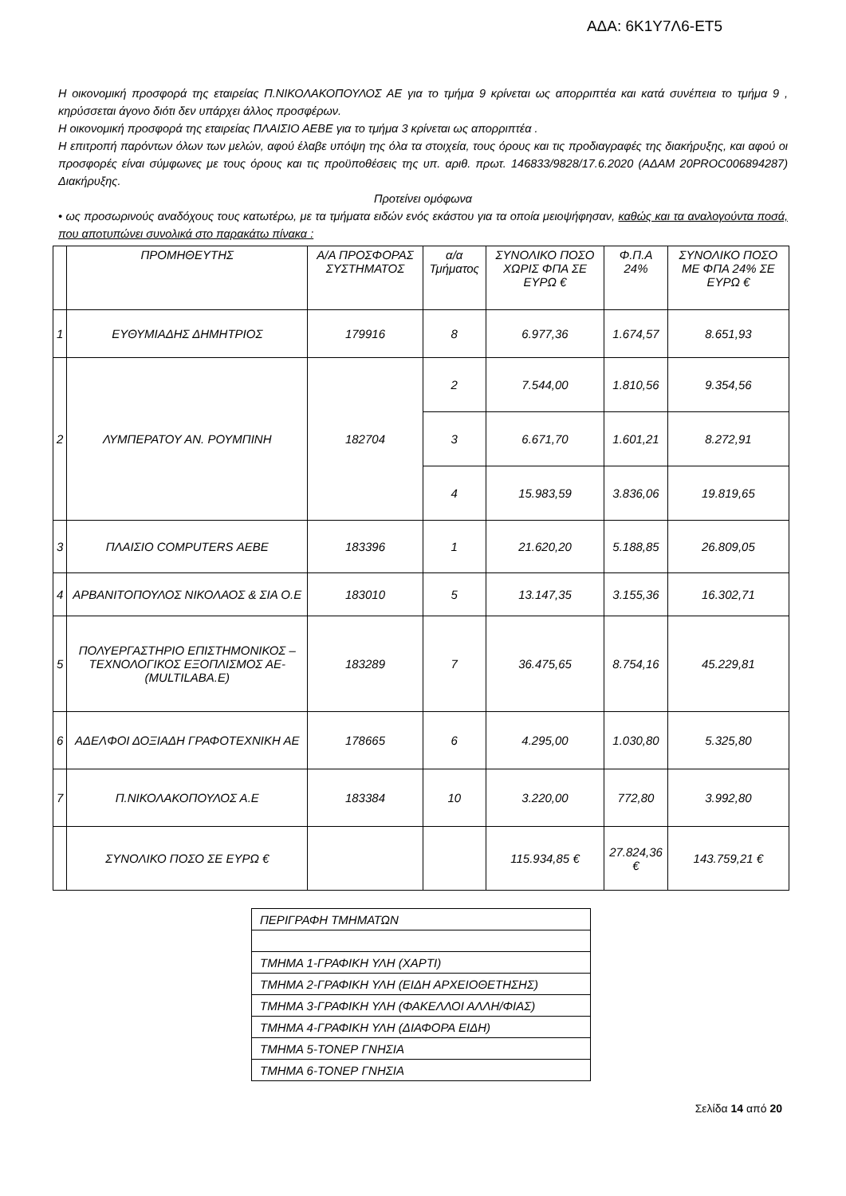ΑΔΑ: 6Κ1Υ7Λ6-ΕΤ5
Η οικονομική προσφορά της εταιρείας Π.ΝΙΚΟΛΑΚΟΠΟΥΛΟΣ ΑΕ για το τμήμα 9 κρίνεται ως απορριπτέα και κατά συνέπεια το τμήμα 9 , κηρύσσεται άγονο διότι δεν υπάρχει άλλος προσφέρων.
Η οικονομική προσφορά της εταιρείας ΠΛΑΙΣΙΟ ΑΕΒΕ για το τμήμα 3 κρίνεται ως απορριπτέα .
Η επιτροπή παρόντων όλων των μελών, αφού έλαβε υπόψη της όλα τα στοιχεία, τους όρους και τις προδιαγραφές της διακήρυξης, και αφού οι προσφορές είναι σύμφωνες με τους όρους και τις προϋποθέσεις της υπ. αριθ. πρωτ. 146833/9828/17.6.2020 (ΑΔΑΜ 20PROC006894287) Διακήρυξης.
Προτείνει ομόφωνα
• ως προσωρινούς αναδόχους τους κατωτέρω, με τα τμήματα ειδών ενός εκάστου για τα οποία μειοψήφησαν, καθώς και τα αναλογούντα ποσά, που αποτυπώνει συνολικά στο παρακάτω πίνακα :
| | ΠΡΟΜΗΘΕΥΤΗΣ | Α/Α ΠΡΟΣΦΟΡΑΣ ΣΥΣΤΗΜΑΤΟΣ | α/α Τμήματος | ΣΥΝΟΛΙΚΟ ΠΟΣΟ ΧΩΡΙΣ ΦΠΑ ΣΕ ΕΥΡΩ € | Φ.Π.Α 24% | ΣΥΝΟΛΙΚΟ ΠΟΣΟ ΜΕ ΦΠΑ 24% ΣΕ ΕΥΡΩ € |
| --- | --- | --- | --- | --- | --- | --- |
| 1 | ΕΥΘΥΜΙΑΔΗΣ ΔΗΜΗΤΡΙΟΣ | 179916 | 8 | 6.977,36 | 1.674,57 | 8.651,93 |
| 2 | ΛΥΜΠΕΡΑΤΟΥ ΑΝ. ΡΟΥΜΠΙΝΗ | 182704 | 2 | 7.544,00 | 1.810,56 | 9.354,56 |
| | | | 3 | 6.671,70 | 1.601,21 | 8.272,91 |
| | | | 4 | 15.983,59 | 3.836,06 | 19.819,65 |
| 3 | ΠΛΑΙΣΙΟ COMPUTERS ΑΕΒΕ | 183396 | 1 | 21.620,20 | 5.188,85 | 26.809,05 |
| 4 | ΑΡΒΑΝΙΤΟΠΟΥΛΟΣ ΝΙΚΟΛΑΟΣ & ΣΙΑ Ο.Ε | 183010 | 5 | 13.147,35 | 3.155,36 | 16.302,71 |
| 5 | ΠΟΛΥΕΡΓΑΣΤΗΡΙΟ ΕΠΙΣΤΗΜΟΝΙΚΟΣ – ΤΕΧΝΟΛΟΓΙΚΟΣ ΕΞΟΠΛΙΣΜΟΣ ΑΕ-(MULTILABA.E) | 183289 | 7 | 36.475,65 | 8.754,16 | 45.229,81 |
| 6 | ΑΔΕΛΦΟΙ ΔΟΞΙΑΔΗ ΓΡΑΦΟΤΕΧΝΙΚΗ ΑΕ | 178665 | 6 | 4.295,00 | 1.030,80 | 5.325,80 |
| 7 | Π.ΝΙΚΟΛΑΚΟΠΟΥΛΟΣ Α.Ε | 183384 | 10 | 3.220,00 | 772,80 | 3.992,80 |
| | ΣΥΝΟΛΙΚΟ ΠΟΣΟ ΣΕ ΕΥΡΩ € | | | 115.934,85 € | 27.824,36 € | 143.759,21 € |
| ΠΕΡΙΓΡΑΦΗ ΤΜΗΜΑΤΩΝ |
| ΤΜΗΜΑ 1-ΓΡΑΦΙΚΗ ΥΛΗ (ΧΑΡΤΙ) |
| ΤΜΗΜΑ 2-ΓΡΑΦΙΚΗ ΥΛΗ (ΕΙΔΗ ΑΡΧΕΙΟΘΕΤΗΣΗΣ) |
| ΤΜΗΜΑ 3-ΓΡΑΦΙΚΗ ΥΛΗ (ΦΑΚΕΛΛΟΙ ΑΛΛΗ/ΦΙΑΣ) |
| ΤΜΗΜΑ 4-ΓΡΑΦΙΚΗ ΥΛΗ (ΔΙΑΦΟΡΑ ΕΙΔΗ) |
| ΤΜΗΜΑ 5-ΤΟΝΕΡ ΓΝΗΣΙΑ |
| ΤΜΗΜΑ 6-ΤΟΝΕΡ ΓΝΗΣΙΑ |
Σελίδα 14 από 20